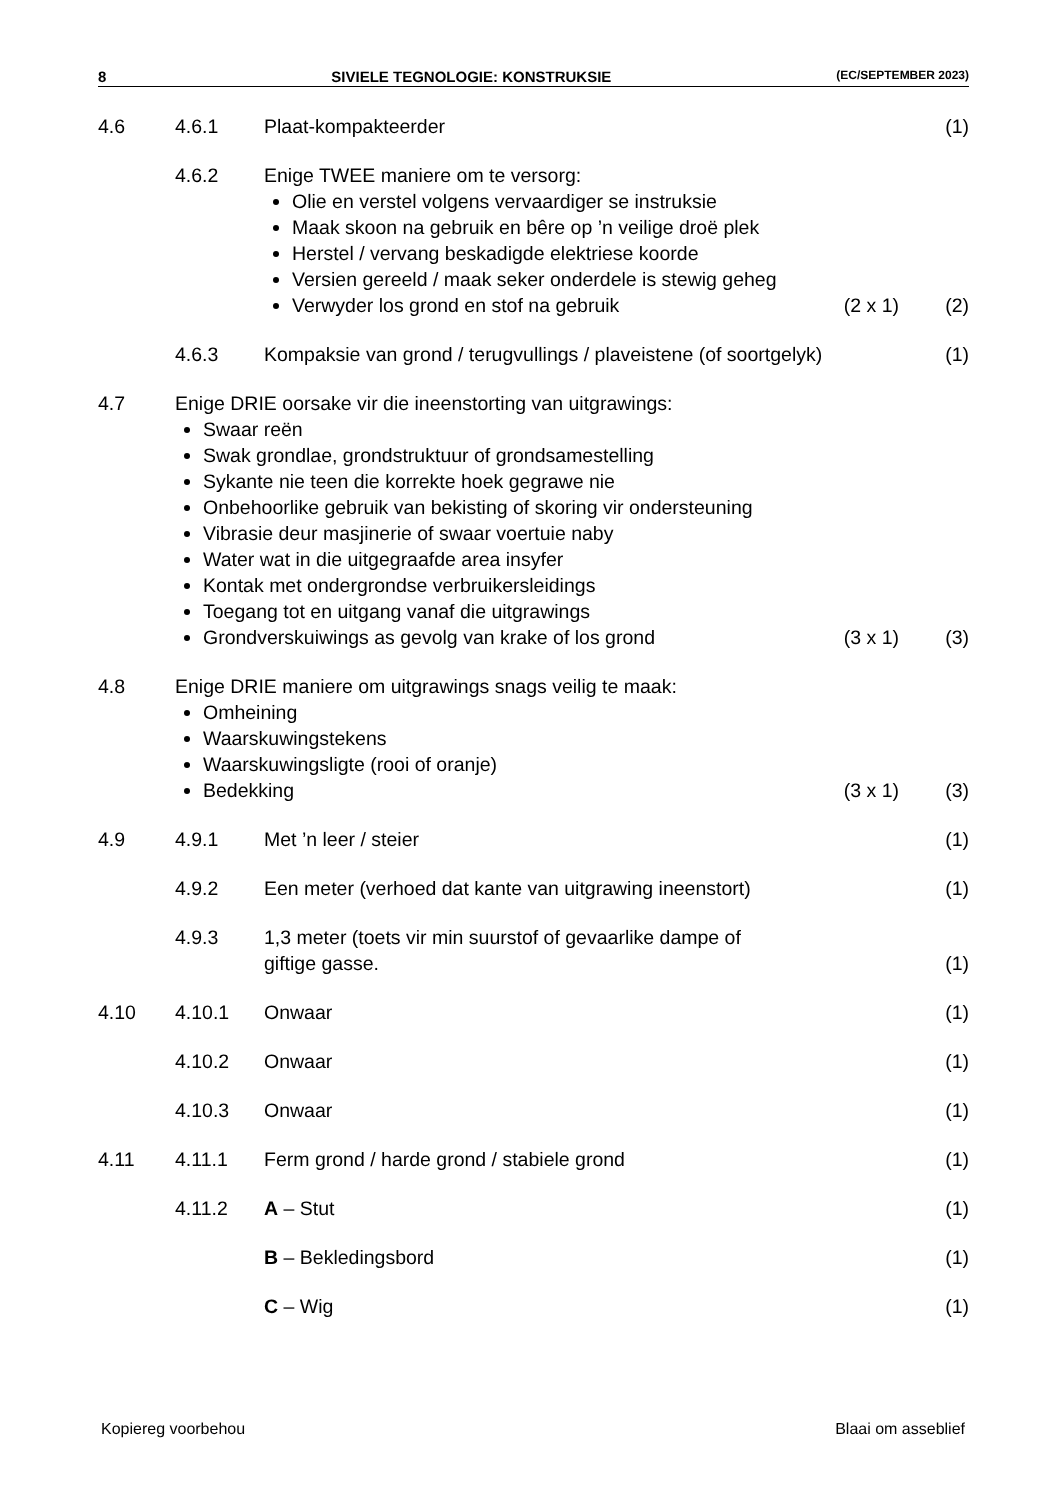8 SIVIELE TEGNOLOGIE: KONSTRUKSIE (EC/SEPTEMBER 2023)
4.6 4.6.1 Plaat-kompakteerder (1)
4.6.2 Enige TWEE maniere om te versorg:
Olie en verstel volgens vervaardiger se instruksie
Maak skoon na gebruik en bêre op ’n veilige droë plek
Herstel / vervang beskadigde elektriese koorde
Versien gereeld / maak seker onderdele is stewig geheg
Verwyder los grond en stof na gebruik
(2 x 1) (2)
4.6.3 Kompaksie van grond / terugvullings / plaveistene (of soortgelyk)
(1)
4.7 Enige DRIE oorsake vir die ineenstorting van uitgrawings:
Swaar reën
Swak grondlae, grondstruktuur of grondsamestelling
Sykante nie teen die korrekte hoek gegrawe nie
Onbehoorlike gebruik van bekisting of skoring vir ondersteuning
Vibrasie deur masjinerie of swaar voertuie naby
Water wat in die uitgegraafde area insyfer
Kontak met ondergrondse verbruikersleidings
Toegang tot en uitgang vanaf die uitgrawings
Grondverskuiwings as gevolg van krake of los grond
(3 x 1) (3)
4.8 Enige DRIE maniere om uitgrawings snags veilig te maak:
Omheining
Waarskuwingstekens
Waarskuwingsligte (rooi of oranje)
Bedekking
(3 x 1) (3)
4.9 4.9.1 Met ’n leer / steier (1)
4.9.2 Een meter (verhoed dat kante van uitgrawing ineenstort)
(1)
4.9.3 1,3 meter (toets vir min suurstof of gevaarlike dampe of
giftige gasse.
(1)
4.10 4.10.1 Onwaar (1)
4.10.2 Onwaar (1)
4.10.3 Onwaar (1)
4.11 4.11.1 Ferm grond / harde grond / stabiele grond
(1)
4.11.2 A – Stut (1)
B – Bekledingsbord (1)
C – Wig (1)
Kopiereg voorbehou Blaai om asseblief